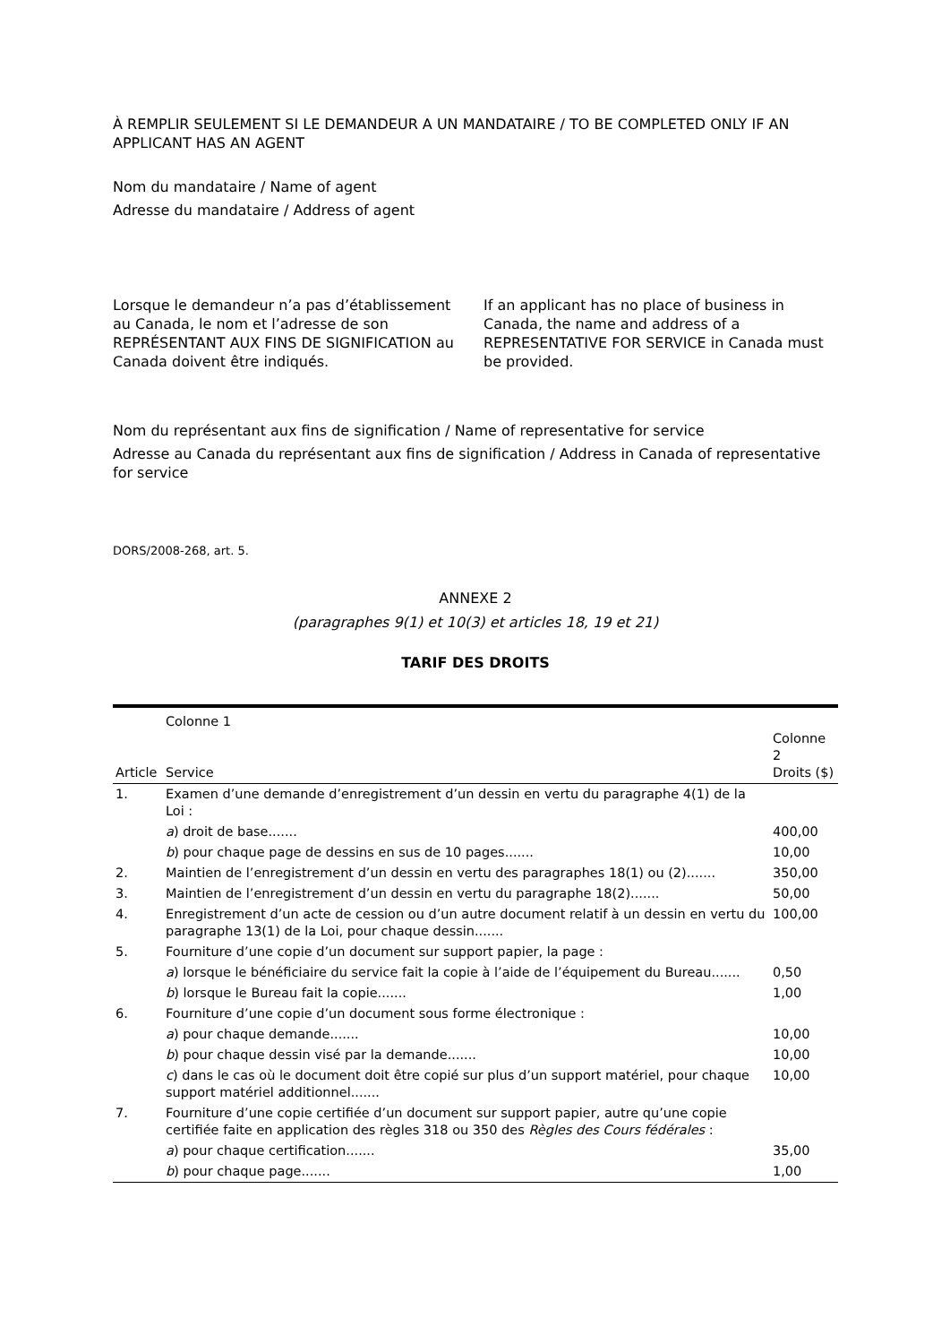À REMPLIR SEULEMENT SI LE DEMANDEUR A UN MANDATAIRE / TO BE COMPLETED ONLY IF AN APPLICANT HAS AN AGENT
Nom du mandataire / Name of agent
Adresse du mandataire / Address of agent
Lorsque le demandeur n’a pas d’établissement au Canada, le nom et l’adresse de son REPRÉSENTANT AUX FINS DE SIGNIFICATION au Canada doivent être indiqués.
If an applicant has no place of business in Canada, the name and address of a REPRESENTATIVE FOR SERVICE in Canada must be provided.
Nom du représentant aux fins de signification / Name of representative for service
Adresse au Canada du représentant aux fins de signification / Address in Canada of representative for service
DORS/2008-268, art. 5.
ANNEXE 2
(paragraphes 9(1) et 10(3) et articles 18, 19 et 21)
TARIF DES DROITS
| Article | Colonne 1 Service | Colonne 2 Droits ($) |
| --- | --- | --- |
| 1. | Examen d’une demande d’enregistrement d’un dessin en vertu du paragraphe 4(1) de la Loi : | |
| | a ) droit de base....... | 400,00 |
| | b ) pour chaque page de dessins en sus de 10 pages....... | 10,00 |
| 2. | Maintien de l’enregistrement d’un dessin en vertu des paragraphes 18(1) ou (2)....... | 350,00 |
| 3. | Maintien de l’enregistrement d’un dessin en vertu du paragraphe 18(2)....... | 50,00 |
| 4. | Enregistrement d’un acte de cession ou d’un autre document relatif à un dessin en vertu du paragraphe 13(1) de la Loi, pour chaque dessin....... | 100,00 |
| 5. | Fourniture d’une copie d’un document sur support papier, la page : | |
| | a ) lorsque le bénéficiaire du service fait la copie à l’aide de l’équipement du Bureau....... | 0,50 |
| | b ) lorsque le Bureau fait la copie....... | 1,00 |
| 6. | Fourniture d’une copie d’un document sous forme électronique : | |
| | a ) pour chaque demande....... | 10,00 |
| | b ) pour chaque dessin visé par la demande....... | 10,00 |
| | c ) dans le cas où le document doit être copié sur plus d’un support matériel, pour chaque support matériel additionnel....... | 10,00 |
| 7. | Fourniture d’une copie certifiée d’un document sur support papier, autre qu’une copie certifiée faite en application des règles 318 ou 350 des Règles des Cours fédérales : | |
| | a ) pour chaque certification....... | 35,00 |
| | b ) pour chaque page....... | 1,00 |